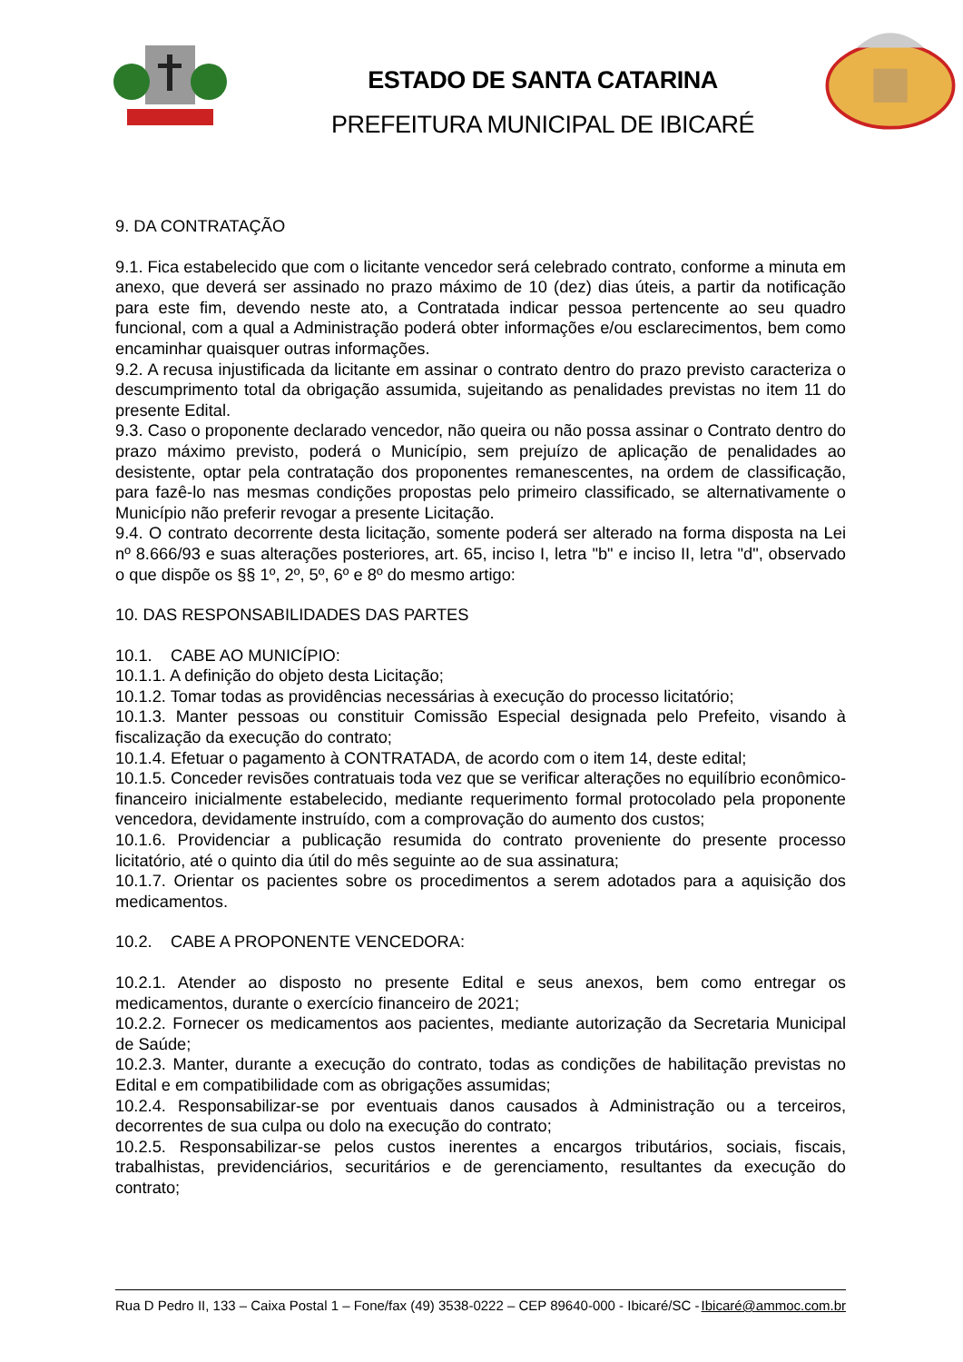ESTADO DE SANTA CATARINA
PREFEITURA MUNICIPAL DE IBICARÉ
9. DA CONTRATAÇÃO
9.1. Fica estabelecido que com o licitante vencedor será celebrado contrato, conforme a minuta em anexo, que deverá ser assinado no prazo máximo de 10 (dez) dias úteis, a partir da notificação para este fim, devendo neste ato, a Contratada indicar pessoa pertencente ao seu quadro funcional, com a qual a Administração poderá obter informações e/ou esclarecimentos, bem como encaminhar quaisquer outras informações.
9.2. A recusa injustificada da licitante em assinar o contrato dentro do prazo previsto caracteriza o descumprimento total da obrigação assumida, sujeitando as penalidades previstas no item 11 do presente Edital.
9.3. Caso o proponente declarado vencedor, não queira ou não possa assinar o Contrato dentro do prazo máximo previsto, poderá o Município, sem prejuízo de aplicação de penalidades ao desistente, optar pela contratação dos proponentes remanescentes, na ordem de classificação, para fazê-lo nas mesmas condições propostas pelo primeiro classificado, se alternativamente o Município não preferir revogar a presente Licitação.
9.4. O contrato decorrente desta licitação, somente poderá ser alterado na forma disposta na Lei nº 8.666/93 e suas alterações posteriores, art. 65, inciso I, letra "b" e inciso II, letra "d", observado o que dispõe os §§ 1º, 2º, 5º, 6º e 8º do mesmo artigo:
10. DAS RESPONSABILIDADES DAS PARTES
10.1. CABE AO MUNICÍPIO:
10.1.1. A definição do objeto desta Licitação;
10.1.2. Tomar todas as providências necessárias à execução do processo licitatório;
10.1.3. Manter pessoas ou constituir Comissão Especial designada pelo Prefeito, visando à fiscalização da execução do contrato;
10.1.4. Efetuar o pagamento à CONTRATADA, de acordo com o item 14, deste edital;
10.1.5. Conceder revisões contratuais toda vez que se verificar alterações no equilíbrio econômico-financeiro inicialmente estabelecido, mediante requerimento formal protocolado pela proponente vencedora, devidamente instruído, com a comprovação do aumento dos custos;
10.1.6. Providenciar a publicação resumida do contrato proveniente do presente processo licitatório, até o quinto dia útil do mês seguinte ao de sua assinatura;
10.1.7. Orientar os pacientes sobre os procedimentos a serem adotados para a aquisição dos medicamentos.
10.2. CABE A PROPONENTE VENCEDORA:
10.2.1. Atender ao disposto no presente Edital e seus anexos, bem como entregar os medicamentos, durante o exercício financeiro de 2021;
10.2.2. Fornecer os medicamentos aos pacientes, mediante autorização da Secretaria Municipal de Saúde;
10.2.3. Manter, durante a execução do contrato, todas as condições de habilitação previstas no Edital e em compatibilidade com as obrigações assumidas;
10.2.4. Responsabilizar-se por eventuais danos causados à Administração ou a terceiros, decorrentes de sua culpa ou dolo na execução do contrato;
10.2.5. Responsabilizar-se pelos custos inerentes a encargos tributários, sociais, fiscais, trabalhistas, previdenciários, securitários e de gerenciamento, resultantes da execução do contrato;
Rua D Pedro II, 133 – Caixa Postal 1 – Fone/fax (49) 3538-0222 – CEP 89640-000 - Ibicaré/SC - Ibicaré@ammoc.com.br